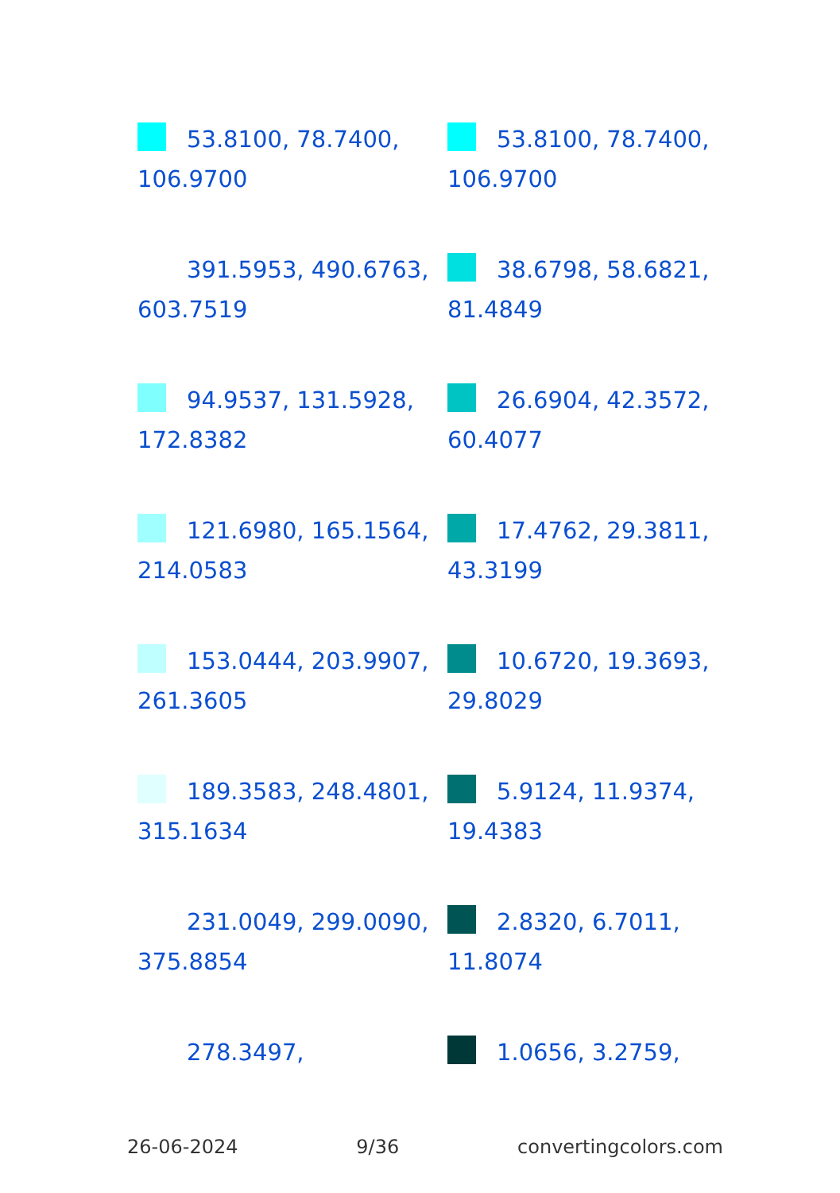53.8100, 78.7400, 106.9700
53.8100, 78.7400, 106.9700
391.5953, 490.6763, 603.7519
38.6798, 58.6821, 81.4849
94.9537, 131.5928, 172.8382
26.6904, 42.3572, 60.4077
121.6980, 165.1564, 214.0583
17.4762, 29.3811, 43.3199
153.0444, 203.9907, 261.3605
10.6720, 19.3693, 29.8029
189.3583, 248.4801, 315.1634
5.9124, 11.9374, 19.4383
231.0049, 299.0090, 375.8854
2.8320, 6.7011, 11.8074
278.3497,
1.0656, 3.2759,
26-06-2024 9/36 convertingcolors.com